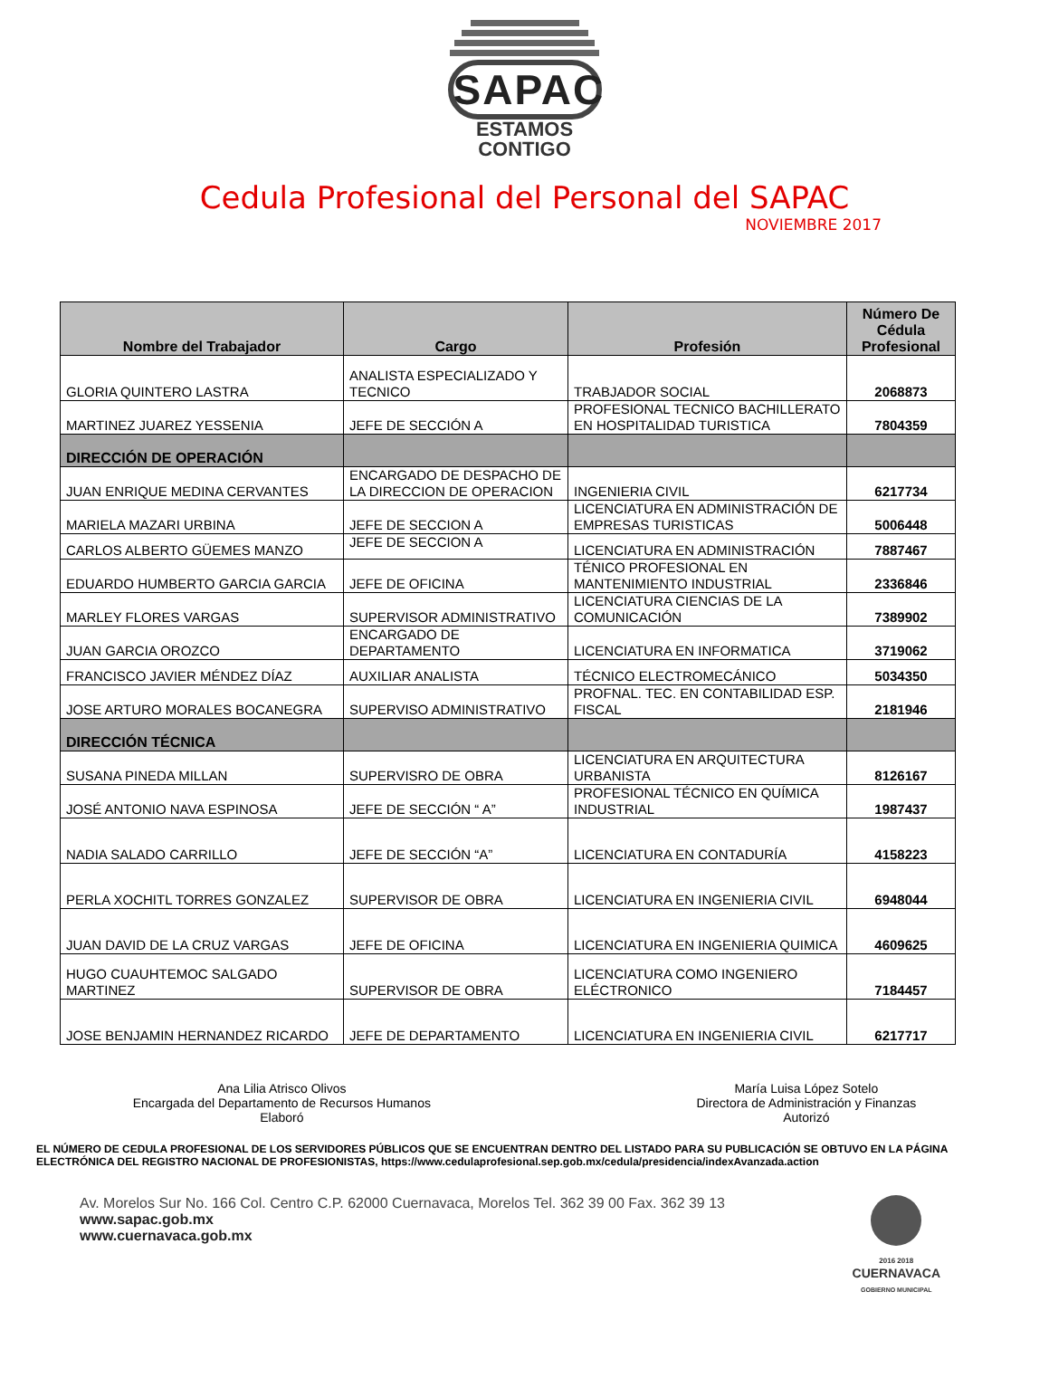SAPAC
ESTAMOS
CONTIGO
Cedula Profesional del Personal del SAPAC
NOVIEMBRE 2017
| Nombre del Trabajador | Cargo | Profesión | Número De Cédula Profesional |
| --- | --- | --- | --- |
| GLORIA QUINTERO LASTRA | ANALISTA ESPECIALIZADO Y TECNICO | TRABJADOR SOCIAL | 2068873 |
| MARTINEZ JUAREZ YESSENIA | JEFE DE SECCIÓN A | PROFESIONAL TECNICO BACHILLERATO EN HOSPITALIDAD TURISTICA | 7804359 |
| DIRECCIÓN DE OPERACIÓN | | | |
| JUAN ENRIQUE MEDINA CERVANTES | ENCARGADO DE DESPACHO DE LA DIRECCION DE OPERACION | INGENIERIA CIVIL | 6217734 |
| MARIELA MAZARI URBINA | JEFE DE SECCION A | LICENCIATURA EN ADMINISTRACIÓN DE EMPRESAS TURISTICAS | 5006448 |
| CARLOS ALBERTO GÜEMES MANZO | JEFE DE SECCION A | LICENCIATURA EN ADMINISTRACIÓN | 7887467 |
| EDUARDO HUMBERTO GARCIA GARCIA | JEFE DE OFICINA | TÉNICO PROFESIONAL EN MANTENIMIENTO INDUSTRIAL | 2336846 |
| MARLEY FLORES VARGAS | SUPERVISOR ADMINISTRATIVO | LICENCIATURA CIENCIAS DE LA COMUNICACIÓN | 7389902 |
| JUAN GARCIA OROZCO | ENCARGADO DE DEPARTAMENTO | LICENCIATURA EN INFORMATICA | 3719062 |
| FRANCISCO JAVIER MÉNDEZ DÍAZ | AUXILIAR ANALISTA | TÉCNICO ELECTROMECÁNICO | 5034350 |
| JOSE ARTURO MORALES BOCANEGRA | SUPERVISO ADMINISTRATIVO | PROFNAL. TEC. EN CONTABILIDAD ESP. FISCAL | 2181946 |
| DIRECCIÓN TÉCNICA | | | |
| SUSANA PINEDA MILLAN | SUPERVISRO DE OBRA | LICENCIATURA EN ARQUITECTURA URBANISTA | 8126167 |
| JOSÉ ANTONIO NAVA ESPINOSA | JEFE DE SECCIÓN “ A” | PROFESIONAL TÉCNICO EN QUÍMICA INDUSTRIAL | 1987437 |
| NADIA SALADO CARRILLO | JEFE DE SECCIÓN “A” | LICENCIATURA EN CONTADURÍA | 4158223 |
| PERLA XOCHITL TORRES GONZALEZ | SUPERVISOR DE OBRA | LICENCIATURA EN INGENIERIA CIVIL | 6948044 |
| JUAN DAVID DE LA CRUZ VARGAS | JEFE DE OFICINA | LICENCIATURA EN INGENIERIA QUIMICA | 4609625 |
| HUGO CUAUHTEMOC SALGADO MARTINEZ | SUPERVISOR DE OBRA | LICENCIATURA COMO INGENIERO ELÉCTRONICO | 7184457 |
| JOSE BENJAMIN HERNANDEZ RICARDO | JEFE DE DEPARTAMENTO | LICENCIATURA EN INGENIERIA CIVIL | 6217717 |
Ana Lilia Atrisco Olivos
Encargada del Departamento de Recursos Humanos
Elaboró
María Luisa López Sotelo
Directora de Administración y Finanzas
Autorizó
EL NÚMERO DE CEDULA PROFESIONAL DE LOS SERVIDORES PÚBLICOS QUE SE ENCUENTRAN DENTRO DEL LISTADO PARA SU PUBLICACIÓN SE OBTUVO EN LA PÁGINA ELECTRÓNICA DEL REGISTRO NACIONAL DE PROFESIONISTAS, https://www.cedulaprofesional.sep.gob.mx/cedula/presidencia/indexAvanzada.action
Av. Morelos Sur No. 166 Col. Centro C.P. 62000 Cuernavaca, Morelos Tel. 362 39 00 Fax. 362 39 13
www.sapac.gob.mx
www.cuernavaca.gob.mx
2016 2018
CUERNAVACA
GOBIERNO MUNICIPAL